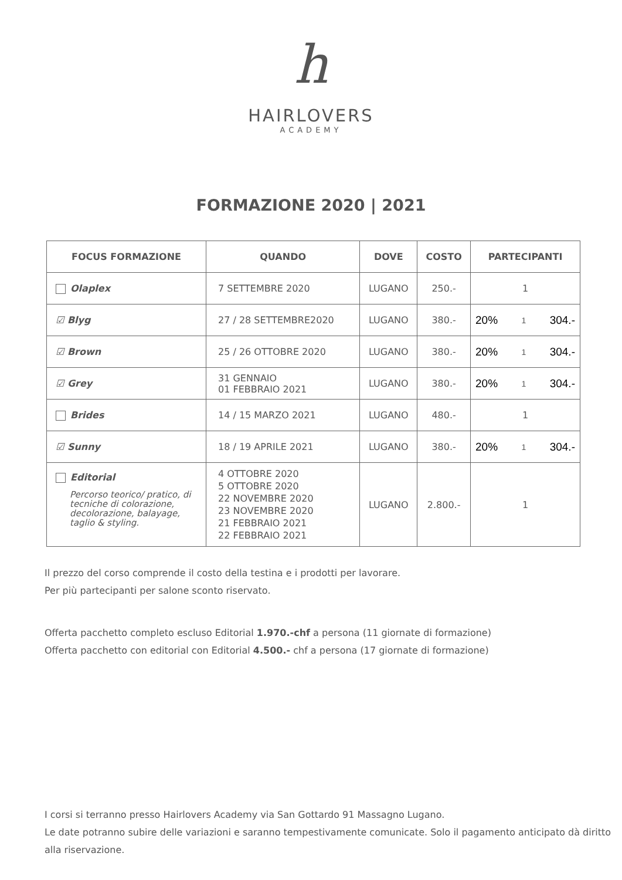h
HAIRLOVERS
ACADEMY
FORMAZIONE 2020 | 2021
| FOCUS FORMAZIONE | QUANDO | DOVE | COSTO | PARTECIPANTI |
| --- | --- | --- | --- | --- |
| Olaplex | 7 SETTEMBRE 2020 | LUGANO | 250.- | 1 |
| ☑ Blyg | 27 / 28 SETTEMBRE2020 | LUGANO | 380.- | 20% 1 304.- |
| ☑ Brown | 25 / 26 OTTOBRE 2020 | LUGANO | 380.- | 20% 1 304.- |
| ☑ Grey | 31 GENNAIO 01 FEBBRAIO 2021 | LUGANO | 380.- | 20% 1 304.- |
| Brides | 14 / 15 MARZO 2021 | LUGANO | 480.- | 1 |
| ☑ Sunny | 18 / 19 APRILE 2021 | LUGANO | 380.- | 20% 1 304.- |
| Editorial Percorso teorico/ pratico, di tecniche di colorazione, decolorazione, balayage, taglio & styling. | 4 OTTOBRE 2020 5 OTTOBRE 2020 22 NOVEMBRE 2020 23 NOVEMBRE 2020 21 FEBBRAIO 2021 22 FEBBRAIO 2021 | LUGANO | 2.800.- | 1 |
Il prezzo del corso comprende il costo della testina e i prodotti per lavorare.
Per più partecipanti per salone sconto riservato.
Offerta pacchetto completo escluso Editorial 1.970.-chf a persona (11 giornate di formazione)
Offerta pacchetto con editorial con Editorial 4.500.- chf a persona (17 giornate di formazione)
I corsi si terranno presso Hairlovers Academy via San Gottardo 91 Massagno Lugano.
Le date potranno subire delle variazioni e saranno tempestivamente comunicate. Solo il pagamento anticipato dà diritto alla riservazione.